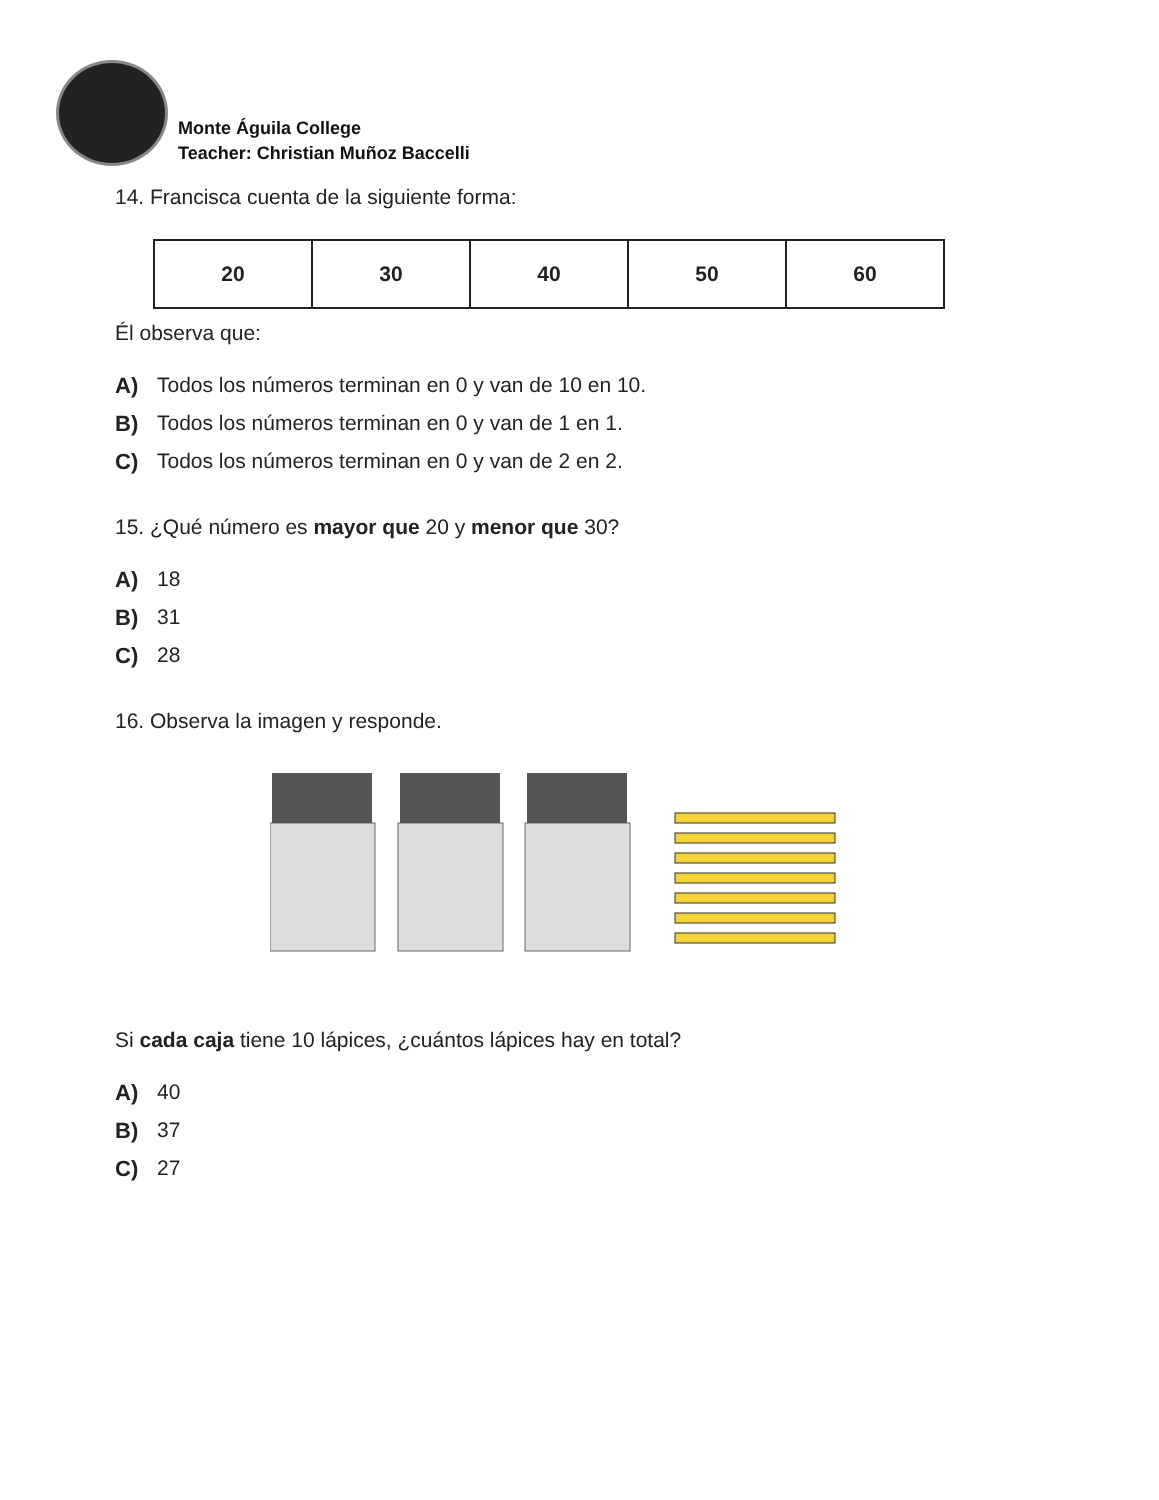Monte Águila College
Teacher: Christian Muñoz Baccelli
14. Francisca cuenta de la siguiente forma:
| 20 | 30 | 40 | 50 | 60 |
Él observa que:
A) Todos los números terminan en 0 y van de 10 en 10.
B) Todos los números terminan en 0 y van de 1 en 1.
C) Todos los números terminan en 0 y van de 2 en 2.
15. ¿Qué número es mayor que 20 y menor que 30?
A) 18
B) 31
C) 28
16. Observa la imagen y responde.
Si cada caja tiene 10 lápices, ¿cuántos lápices hay en total?
A) 40
B) 37
C) 27